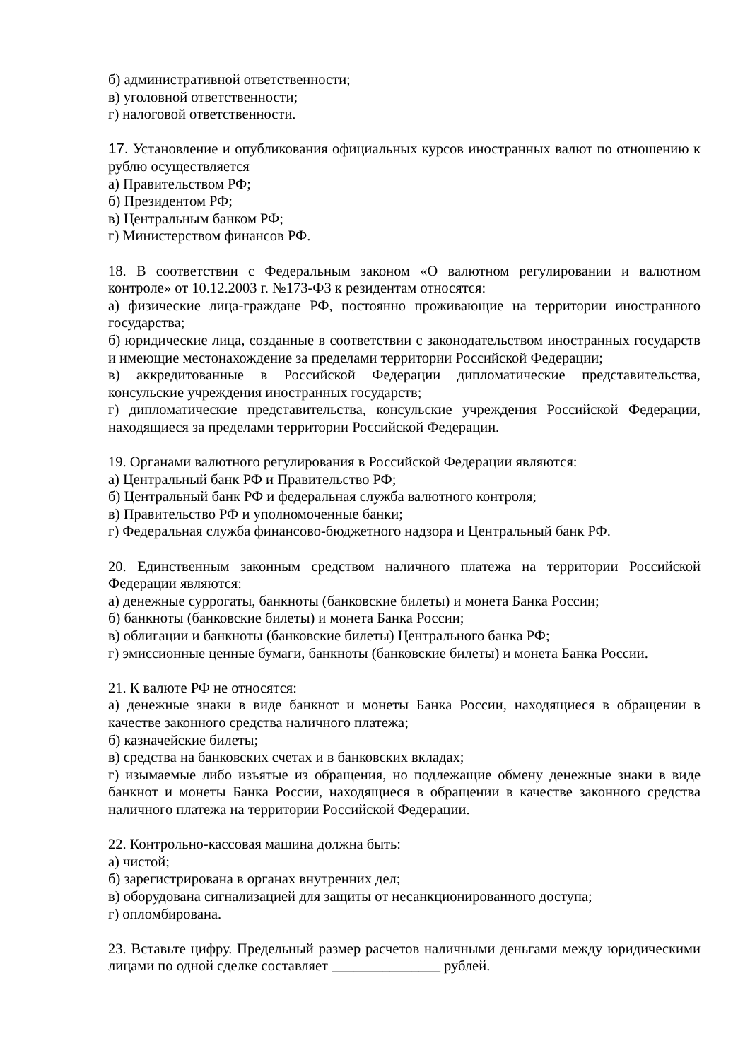б) административной ответственности;
в) уголовной ответственности;
г) налоговой ответственности.
17. Установление и опубликования официальных курсов иностранных валют по отношению к рублю осуществляется
а) Правительством РФ;
б) Президентом РФ;
в) Центральным банком РФ;
г) Министерством финансов РФ.
18. В соответствии с Федеральным законом «О валютном регулировании и валютном контроле» от 10.12.2003 г. №173-ФЗ к резидентам относятся:
а) физические лица-граждане РФ, постоянно проживающие на территории иностранного государства;
б) юридические лица, созданные в соответствии с законодательством иностранных государств и имеющие местонахождение за пределами территории Российской Федерации;
в) аккредитованные в Российской Федерации дипломатические представительства, консульские учреждения иностранных государств;
г) дипломатические представительства, консульские учреждения Российской Федерации, находящиеся за пределами территории Российской Федерации.
19. Органами валютного регулирования в Российской Федерации являются:
а) Центральный банк РФ и Правительство РФ;
б) Центральный банк РФ и федеральная служба валютного контроля;
в) Правительство РФ и уполномоченные банки;
г) Федеральная служба финансово-бюджетного надзора и Центральный банк РФ.
20. Единственным законным средством наличного платежа на территории Российской Федерации являются:
а) денежные суррогаты, банкноты (банковские билеты) и монета Банка России;
б) банкноты (банковские билеты) и монета Банка России;
в) облигации и банкноты (банковские билеты) Центрального банка РФ;
г) эмиссионные ценные бумаги, банкноты (банковские билеты) и монета Банка России.
21. К валюте РФ не относятся:
а) денежные знаки в виде банкнот и монеты Банка России, находящиеся в обращении в качестве законного средства наличного платежа;
б) казначейские билеты;
в) средства на банковских счетах и в банковских вкладах;
г) изымаемые либо изъятые из обращения, но подлежащие обмену денежные знаки в виде банкнот и монеты Банка России, находящиеся в обращении в качестве законного средства наличного платежа на территории Российской Федерации.
22. Контрольно-кассовая машина должна быть:
а) чистой;
б) зарегистрирована в органах внутренних дел;
в) оборудована сигнализацией для защиты от несанкционированного доступа;
г) опломбирована.
23. Вставьте цифру. Предельный размер расчетов наличными деньгами между юридическими лицами по одной сделке составляет _______________ рублей.